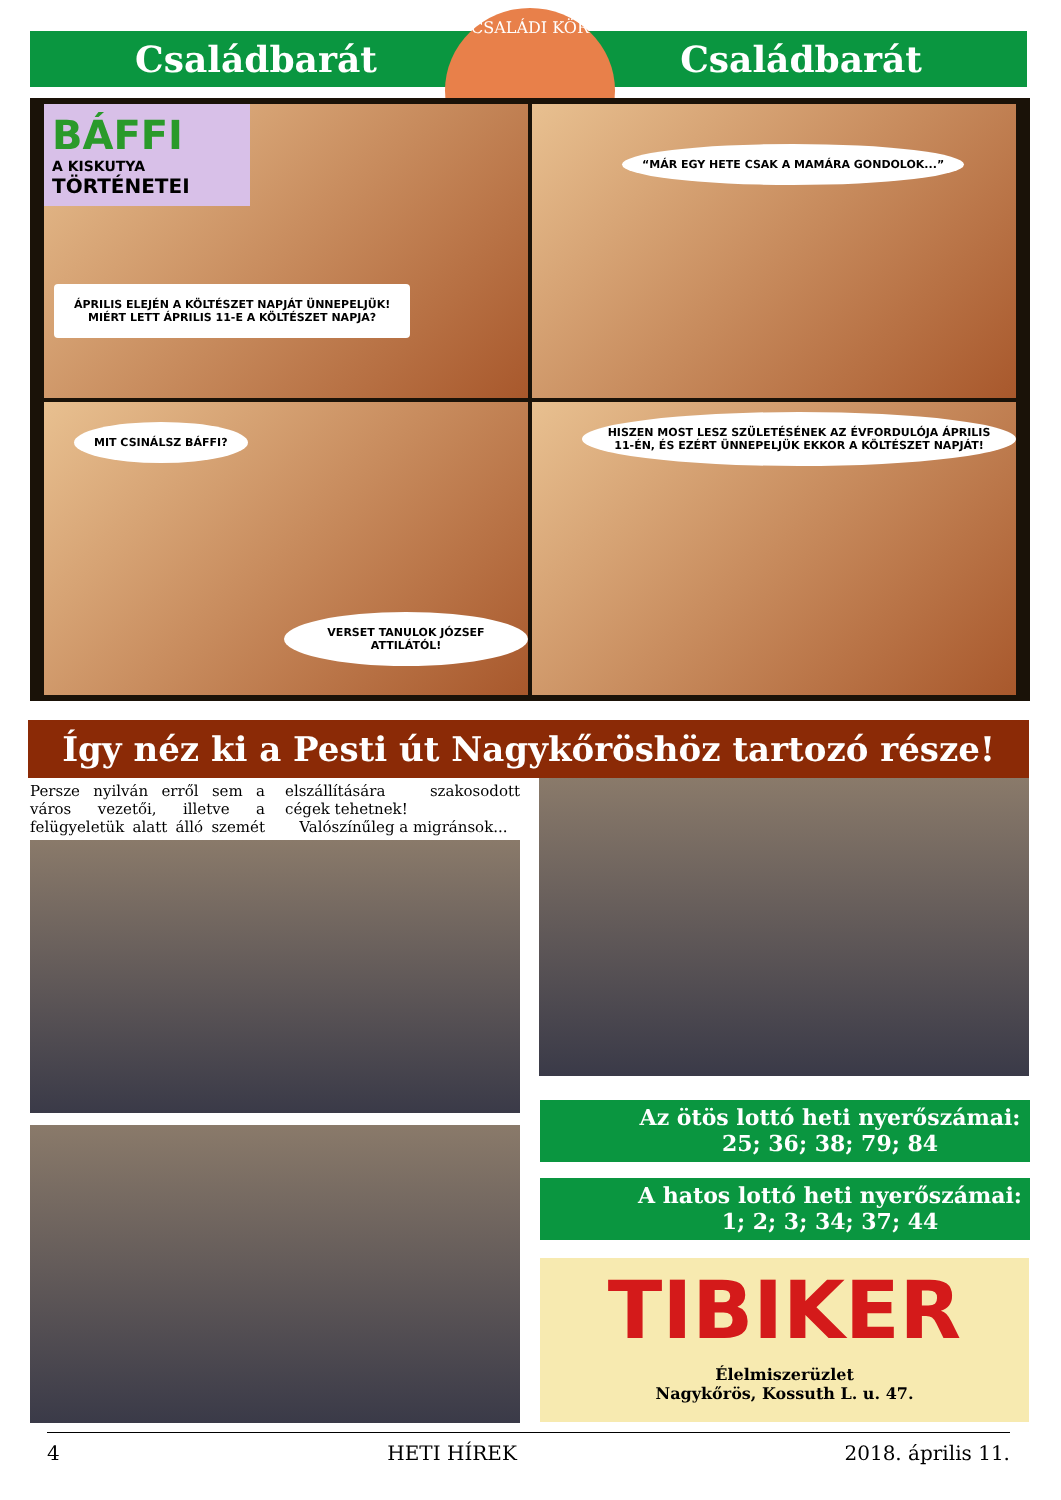Családbarát Családbarát
CSALÁDI KÖR
BÁFFI
A KISKUTYA
TÖRTÉNETEI
ÁPRILIS ELEJÉN A KÖLTÉSZET NAPJÁT ÜNNEPELJÜK!
MIÉRT LETT ÁPRILIS 11-E A KÖLTÉSZET NAPJA?
“MÁR EGY HETE CSAK A MAMÁRA GONDOLOK...”
MIT CSINÁLSZ BÁFFI?
VERSET TANULOK JÓZSEF ATTILÁTÓL!
HISZEN MOST LESZ SZÜLETÉSÉNEK AZ ÉVFORDULÓJA ÁPRILIS 11-ÉN, ÉS EZÉRT ÜNNEPELJÜK EKKOR A KÖLTÉSZET NAPJÁT!
Így néz ki a Pesti út Nagykőröshöz tartozó része!
Persze nyilván erről sem a város vezetői, illetve a felügyeletük alatt álló szemét elszállítására szakosodott cégek tehetnek!
Valószínűleg a migránsok...
Az ötös lottó heti nyerőszámai:
25; 36; 38; 79; 84
A hatos lottó heti nyerőszámai:
1; 2; 3; 34; 37; 44
TIBIKER
Élelmiszerüzlet
Nagykőrös, Kossuth L. u. 47.
4 HETI HÍREK 2018. április 11.